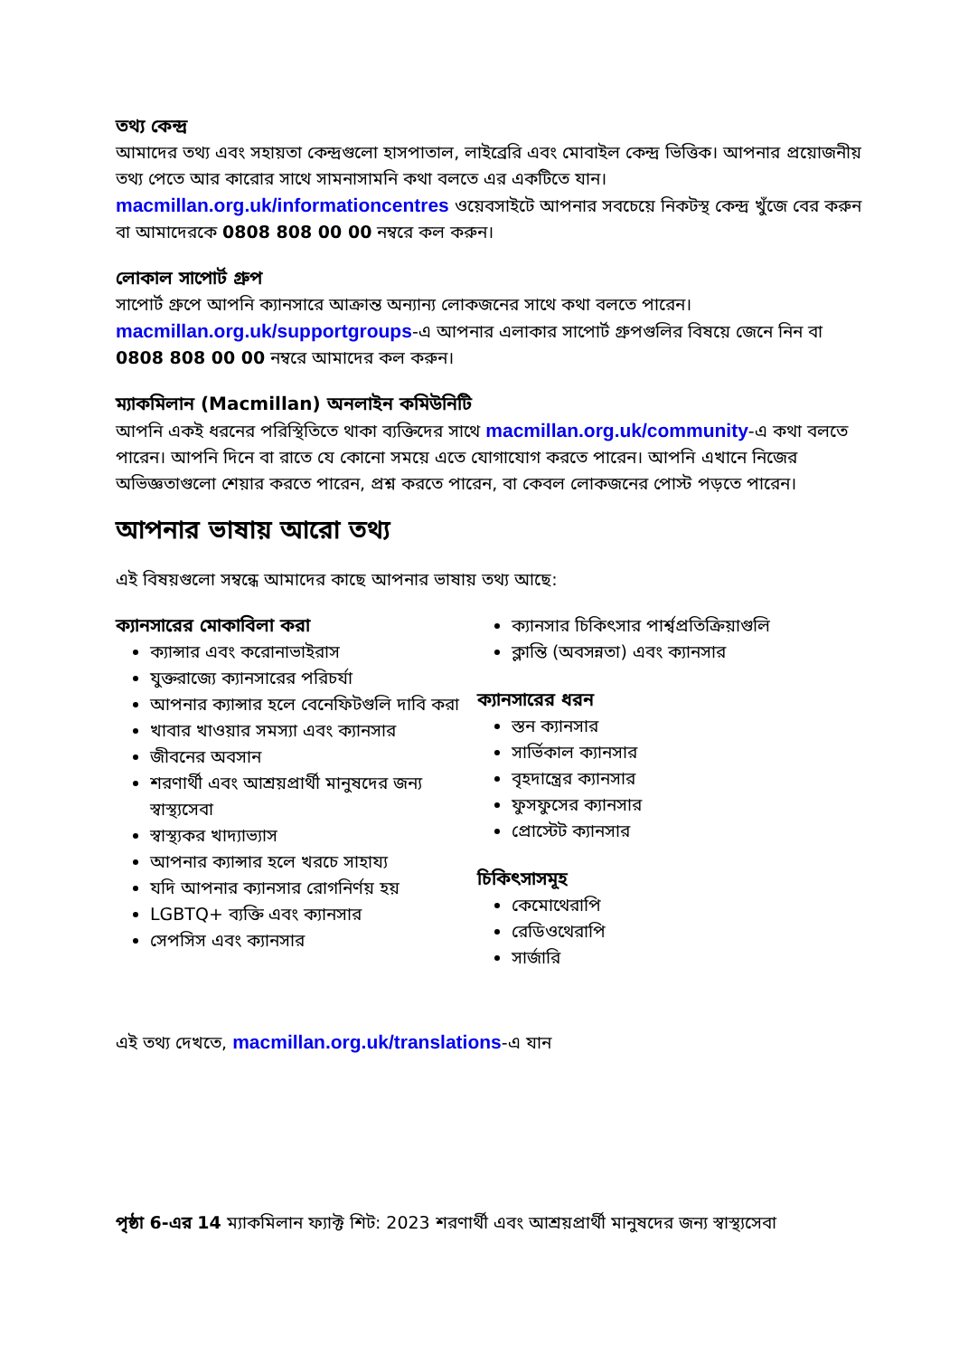তথ্য কেন্দ্র
আমাদের তথ্য এবং সহায়তা কেন্দ্রগুলো হাসপাতাল, লাইব্রেরি এবং মোবাইল কেন্দ্র ভিত্তিক। আপনার প্রয়োজনীয় তথ্য পেতে আর কারোর সাথে সামনাসামনি কথা বলতে এর একটিতে যান। macmillan.org.uk/informationcentres ওয়েবসাইটে আপনার সবচেয়ে নিকটস্থ কেন্দ্র খুঁজে বের করুন বা আমাদেরকে 0808 808 00 00 নম্বরে কল করুন।
লোকাল সাপোর্ট গ্রুপ
সাপোর্ট গ্রুপে আপনি ক্যানসারে আক্রান্ত অন্যান্য লোকজনের সাথে কথা বলতে পারেন। macmillan.org.uk/supportgroups-এ আপনার এলাকার সাপোর্ট গ্রুপগুলির বিষয়ে জেনে নিন বা 0808 808 00 00 নম্বরে আমাদের কল করুন।
ম্যাকমিলান (Macmillan) অনলাইন কমিউনিটি
আপনি একই ধরনের পরিস্থিতিতে থাকা ব্যক্তিদের সাথে macmillan.org.uk/community-এ কথা বলতে পারেন। আপনি দিনে বা রাতে যে কোনো সময়ে এতে যোগাযোগ করতে পারেন। আপনি এখানে নিজের অভিজ্ঞতাগুলো শেয়ার করতে পারেন, প্রশ্ন করতে পারেন, বা কেবল লোকজনের পোস্ট পড়তে পারেন।
আপনার ভাষায় আরো তথ্য
এই বিষয়গুলো সম্বন্ধে আমাদের কাছে আপনার ভাষায় তথ্য আছে:
ক্যানসারের মোকাবিলা করা
ক্যান্সার এবং করোনাভাইরাস
যুক্তরাজ্যে ক্যানসারের পরিচর্যা
আপনার ক্যান্সার হলে বেনেফিটগুলি দাবি করা
খাবার খাওয়ার সমস্যা এবং ক্যানসার
জীবনের অবসান
শরণার্থী এবং আশ্রয়প্রার্থী মানুষদের জন্য স্বাস্থ্যসেবা
স্বাস্থ্যকর খাদ্যাভ্যাস
আপনার ক্যান্সার হলে খরচে সাহায্য
যদি আপনার ক্যানসার রোগনির্ণয় হয়
LGBTQ+ ব্যক্তি এবং ক্যানসার
সেপসিস এবং ক্যানসার
ক্যানসার চিকিৎসার পার্শ্বপ্রতিক্রিয়াগুলি
ক্লান্তি (অবসন্নতা) এবং ক্যানসার
ক্যানসারের ধরন
স্তন ক্যানসার
সার্ভিকাল ক্যানসার
বৃহদান্ত্রের ক্যানসার
ফুসফুসের ক্যানসার
প্রোস্টেট ক্যানসার
চিকিৎসাসমূহ
কেমোথেরাপি
রেডিওথেরাপি
সার্জারি
এই তথ্য দেখতে, macmillan.org.uk/translations-এ যান
পৃষ্ঠা 6-এর 14 ম্যাকমিলান ফ্যাক্ট শিট: 2023 শরণার্থী এবং আশ্রয়প্রার্থী মানুষদের জন্য স্বাস্থ্যসেবা